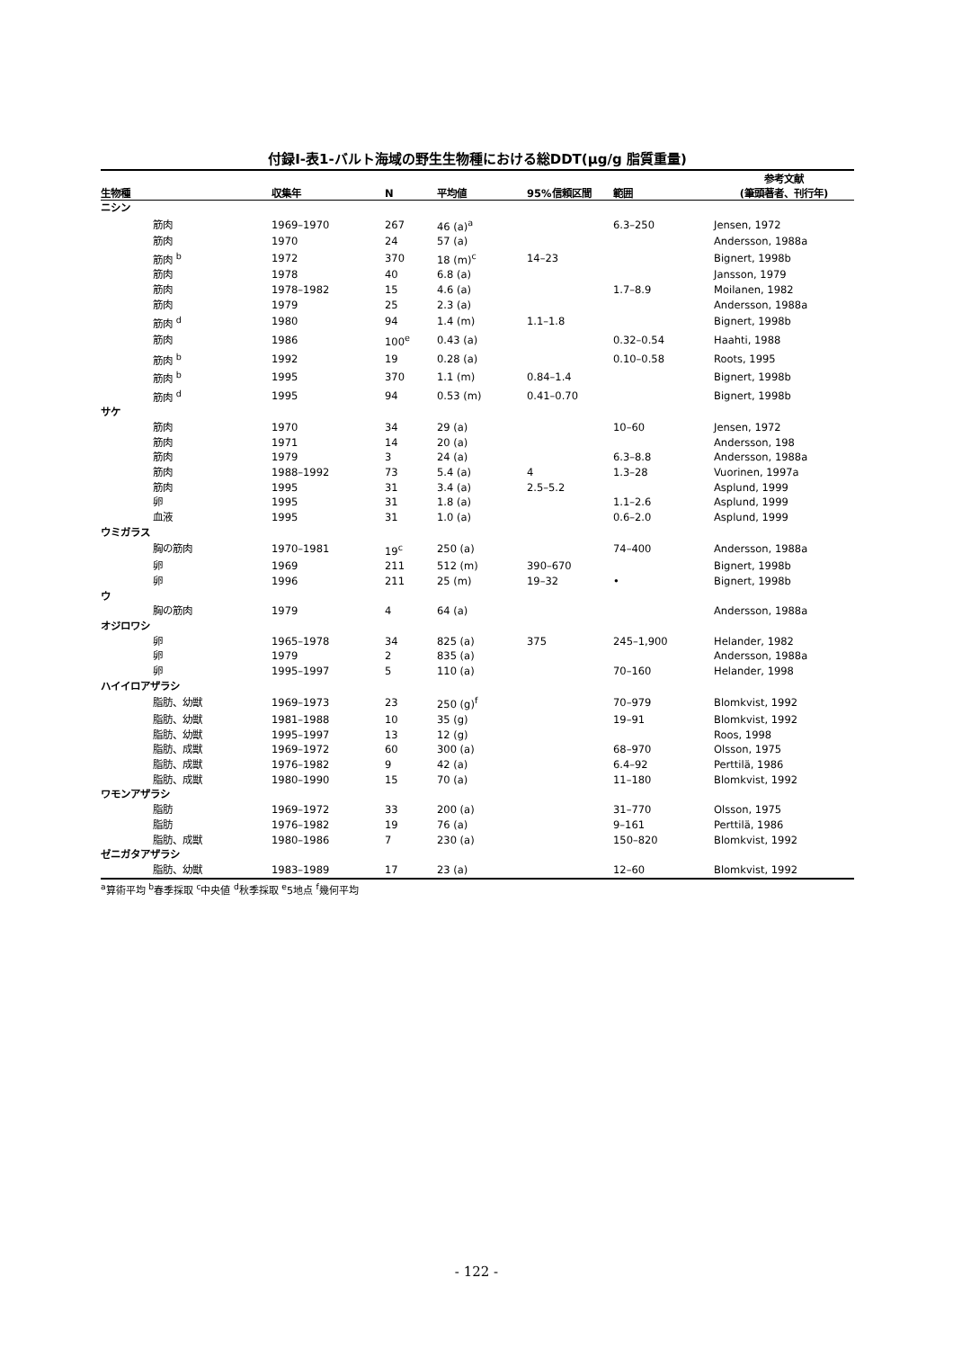付録Ⅰ-表1-バルト海域の野生生物種における総DDT(μg/g 脂質重量)
| 生物種 | 収集年 | N | 平均値 | 95%信頼区間 | 範囲 | 参考文献 (筆頭著者、刊行年) |
| --- | --- | --- | --- | --- | --- | --- |
| ニシン | | | | | | |
| 筋肉 | 1969–1970 | 267 | 46 (a)<sup>a</sup> | | 6.3–250 | Jensen, 1972 |
| 筋肉 | 1970 | 24 | 57 (a) | | | Andersson, 1988a |
| 筋肉 <sup>b</sup> | 1972 | 370 | 18 (m)<sup>c</sup> | 14–23 | | Bignert, 1998b |
| 筋肉 | 1978 | 40 | 6.8 (a) | | | Jansson, 1979 |
| 筋肉 | 1978–1982 | 15 | 4.6 (a) | | 1.7–8.9 | Moilanen, 1982 |
| 筋肉 | 1979 | 25 | 2.3 (a) | | | Andersson, 1988a |
| 筋肉 <sup>d</sup> | 1980 | 94 | 1.4 (m) | 1.1–1.8 | | Bignert, 1998b |
| 筋肉 | 1986 | 100<sup>e</sup> | 0.43 (a) | | 0.32–0.54 | Haahti, 1988 |
| 筋肉 <sup>b</sup> | 1992 | 19 | 0.28 (a) | | 0.10–0.58 | Roots, 1995 |
| 筋肉 <sup>b</sup> | 1995 | 370 | 1.1 (m) | 0.84–1.4 | | Bignert, 1998b |
| 筋肉 <sup>d</sup> | 1995 | 94 | 0.53 (m) | 0.41–0.70 | | Bignert, 1998b |
| サケ | | | | | | |
| 筋肉 | 1970 | 34 | 29 (a) | | 10–60 | Jensen, 1972 |
| 筋肉 | 1971 | 14 | 20 (a) | | | Andersson, 198 |
| 筋肉 | 1979 | 3 | 24 (a) | | 6.3–8.8 | Andersson, 1988a |
| 筋肉 | 1988–1992 | 73 | 5.4 (a) | 4 | 1.3–28 | Vuorinen, 1997a |
| 筋肉 | 1995 | 31 | 3.4 (a) | 2.5–5.2 | | Asplund, 1999 |
| 卵 | 1995 | 31 | 1.8 (a) | | 1.1–2.6 | Asplund, 1999 |
| 血液 | 1995 | 31 | 1.0 (a) | | 0.6–2.0 | Asplund, 1999 |
| ウミガラス | | | | | | |
| 胸の筋肉 | 1970–1981 | 19<sup>c</sup> | 250 (a) | | 74–400 | Andersson, 1988a |
| 卵 | 1969 | 211 | 512 (m) | 390–670 | | Bignert, 1998b |
| 卵 | 1996 | 211 | 25 (m) | 19–32 | • | Bignert, 1998b |
| ウ | | | | | | |
| 胸の筋肉 | 1979 | 4 | 64 (a) | | | Andersson, 1988a |
| オジロワシ | | | | | | |
| 卵 | 1965–1978 | 34 | 825 (a) | 375 | 245–1,900 | Helander, 1982 |
| 卵 | 1979 | 2 | 835 (a) | | | Andersson, 1988a |
| 卵 | 1995–1997 | 5 | 110 (a) | | 70–160 | Helander, 1998 |
| ハイイロアザラシ | | | | | | |
| 脂肪、幼獣 | 1969–1973 | 23 | 250 (g)<sup>f</sup> | | 70–979 | Blomkvist, 1992 |
| 脂肪、幼獣 | 1981–1988 | 10 | 35 (g) | | 19–91 | Blomkvist, 1992 |
| 脂肪、幼獣 | 1995–1997 | 13 | 12 (g) | | | Roos, 1998 |
| 脂肪、成獣 | 1969–1972 | 60 | 300 (a) | | 68–970 | Olsson, 1975 |
| 脂肪、成獣 | 1976–1982 | 9 | 42 (a) | | 6.4–92 | Perttilä, 1986 |
| 脂肪、成獣 | 1980–1990 | 15 | 70 (a) | | 11–180 | Blomkvist, 1992 |
| ワモンアザラシ | | | | | | |
| 脂肪 | 1969–1972 | 33 | 200 (a) | | 31–770 | Olsson, 1975 |
| 脂肪 | 1976–1982 | 19 | 76 (a) | | 9–161 | Perttilä, 1986 |
| 脂肪、成獣 | 1980–1986 | 7 | 230 (a) | | 150–820 | Blomkvist, 1992 |
| ゼニガタアザラシ | | | | | | |
| 脂肪、幼獣 | 1983–1989 | 17 | 23 (a) | | 12–60 | Blomkvist, 1992 |
<sup>a</sup> 算術平均 <sup>b</sup>春季採取 <sup>c</sup>中央値 <sup>d</sup>秋季採取 <sup>e</sup>5地点 <sup>f</sup>幾何平均
- 122 -